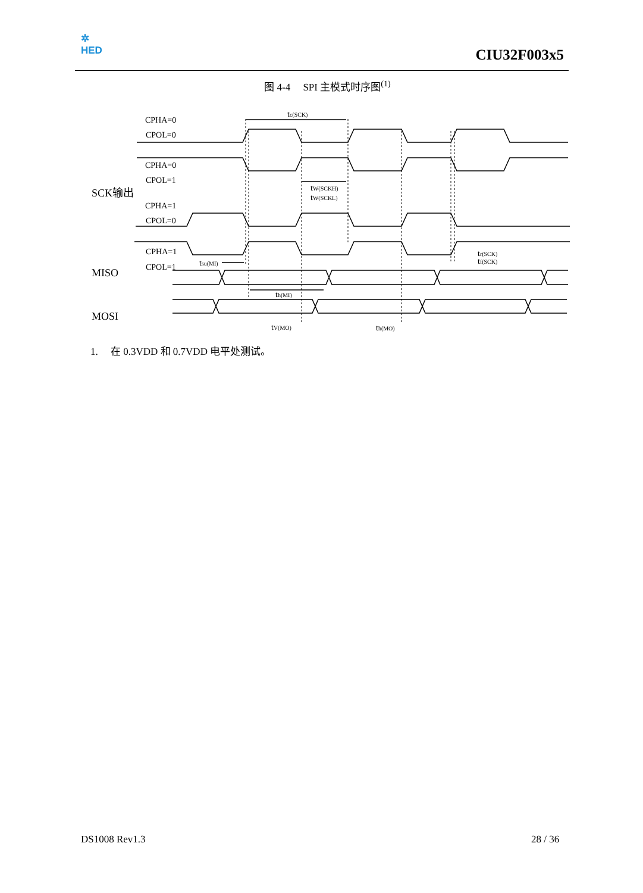✲
HED
CIU32F003x5
图 4-4 SPI 主模式时序图<sup>(1)</sup>
CPHA=0
CPOL=0
CPHA=0
CPOL=1
SCK输出
CPHA=1
CPOL=0
CPHA=1
CPOL=1
MISO
MOSI
tc(SCK)
tW(SCKH)
tW(SCKL)
tsu(MI)
th(MI)
tV(MO)
th(MO)
tr(SCK)
tf(SCK)
1. 在 0.3VDD 和 0.7VDD 电平处测试。
DS1008 Rev1.3 28 / 36